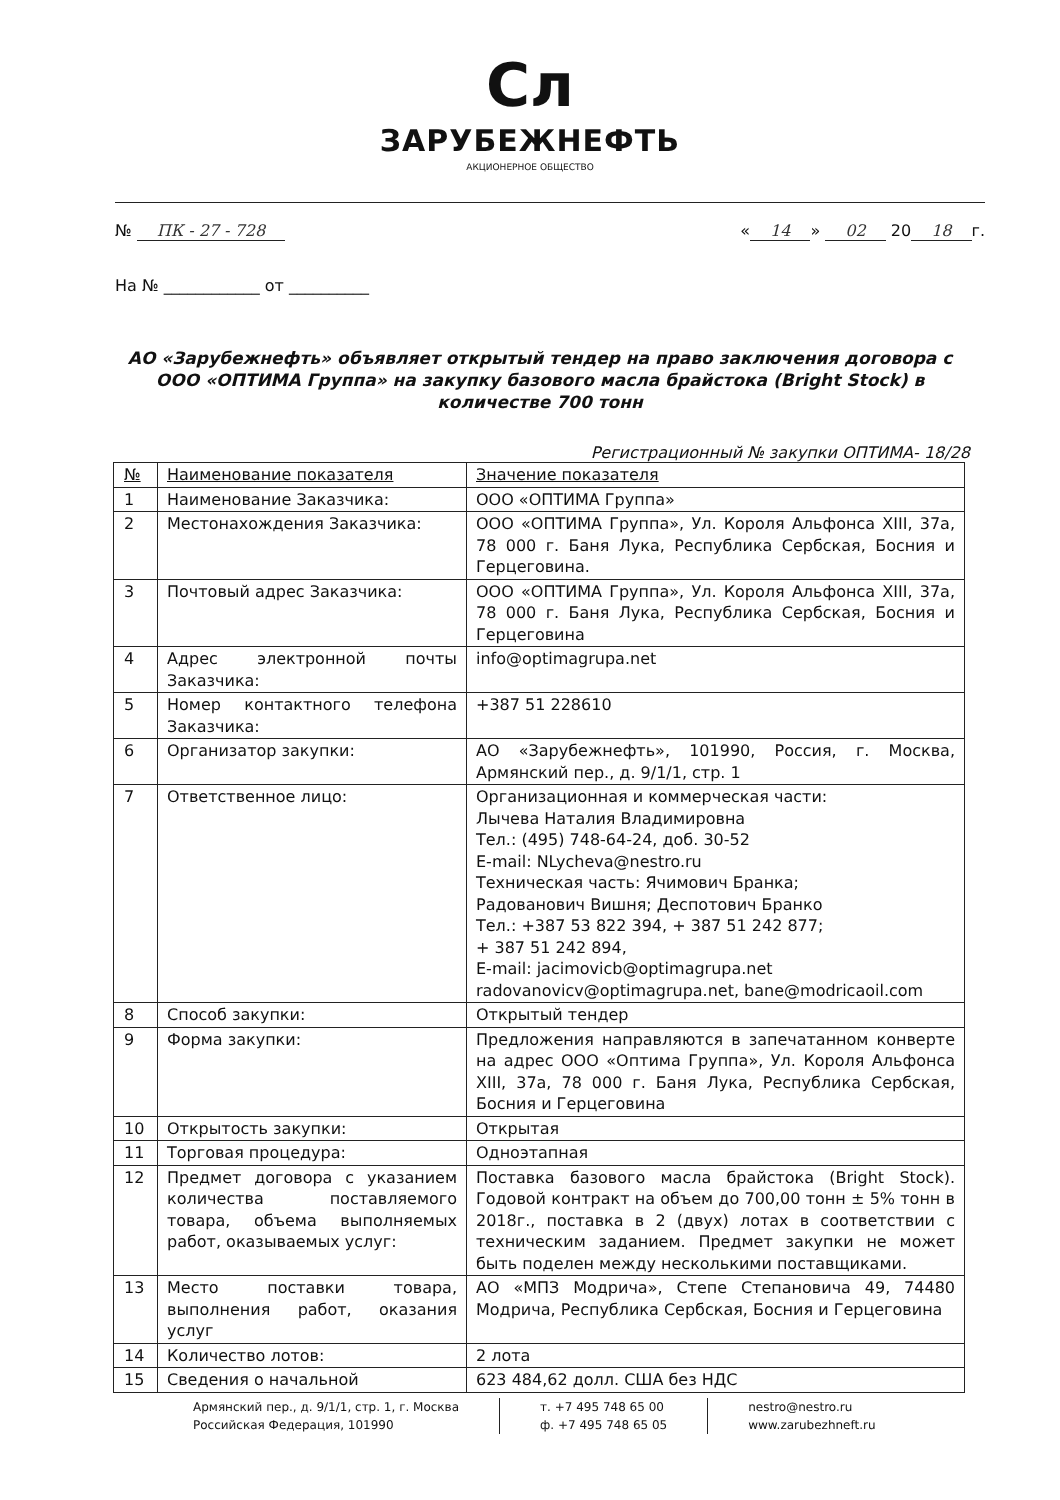Сл
ЗАРУБЕЖНЕФТЬ
АКЦИОНЕРНОЕ ОБЩЕСТВО
№ ПК - 27 - 728 « 14 » 02 20 18 г.
На № ____________ от __________
АО «Зарубежнефть» объявляет открытый тендер на право заключения договора с ООО «ОПТИМА Группа» на закупку базового масла брайстока (Bright Stock) в количестве 700 тонн
Регистрационный № закупки ОПТИМА- 18/28
| № | Наименование показателя | Значение показателя |
| --- | --- | --- |
| 1 | Наименование Заказчика: | ООО «ОПТИМА Группа» |
| 2 | Местонахождения Заказчика: | ООО «ОПТИМА Группа», Ул. Короля Альфонса XIII, 37a, 78 000 г. Баня Лука, Республика Сербская, Босния и Герцеговина. |
| 3 | Почтовый адрес Заказчика: | ООО «ОПТИМА Группа», Ул. Короля Альфонса XIII, 37a, 78 000 г. Баня Лука, Республика Сербская, Босния и Герцеговина |
| 4 | Адрес электронной почты Заказчика: | info@optimagrupa.net |
| 5 | Номер контактного телефона Заказчика: | +387 51 228610 |
| 6 | Организатор закупки: | АО «Зарубежнефть», 101990, Россия, г. Москва, Армянский пер., д. 9/1/1, стр. 1 |
| 7 | Ответственное лицо: | Организационная и коммерческая части: Лычева Наталия Владимировна Тел.: (495) 748-64-24, доб. 30-52 E-mail: NLycheva@nestro.ru Техническая часть: Ячимович Бранка; Радованович Вишня; Деспотович Бранко Тел.: +387 53 822 394, + 387 51 242 877; + 387 51 242 894, E-mail: jacimovicb@optimagrupa.net radovanovicv@optimagrupa.net, bane@modricaoil.com |
| 8 | Способ закупки: | Открытый тендер |
| 9 | Форма закупки: | Предложения направляются в запечатанном конверте на адрес ООО «Оптима Группа», Ул. Короля Альфонса XIII, 37a, 78 000 г. Баня Лука, Республика Сербская, Босния и Герцеговина |
| 10 | Открытость закупки: | Открытая |
| 11 | Торговая процедура: | Одноэтапная |
| 12 | Предмет договора с указанием количества поставляемого товара, объема выполняемых работ, оказываемых услуг: | Поставка базового масла брайстока (Bright Stock). Годовой контракт на объем до 700,00 тонн ± 5% тонн в 2018г., поставка в 2 (двух) лотах в соответствии с техническим заданием. Предмет закупки не может быть поделен между несколькими поставщиками. |
| 13 | Место поставки товара, выполнения работ, оказания услуг | АО «МПЗ Модрича», Степе Степановича 49, 74480 Модрича, Республика Сербская, Босния и Герцеговина |
| 14 | Количество лотов: | 2 лота |
| 15 | Сведения о начальной | 623 484,62 долл. США без НДС |
Армянский пер., д. 9/1/1, стр. 1, г. Москва
Российская Федерация, 101990
т. +7 495 748 65 00
ф. +7 495 748 65 05
nestro@nestro.ru
www.zarubezhneft.ru